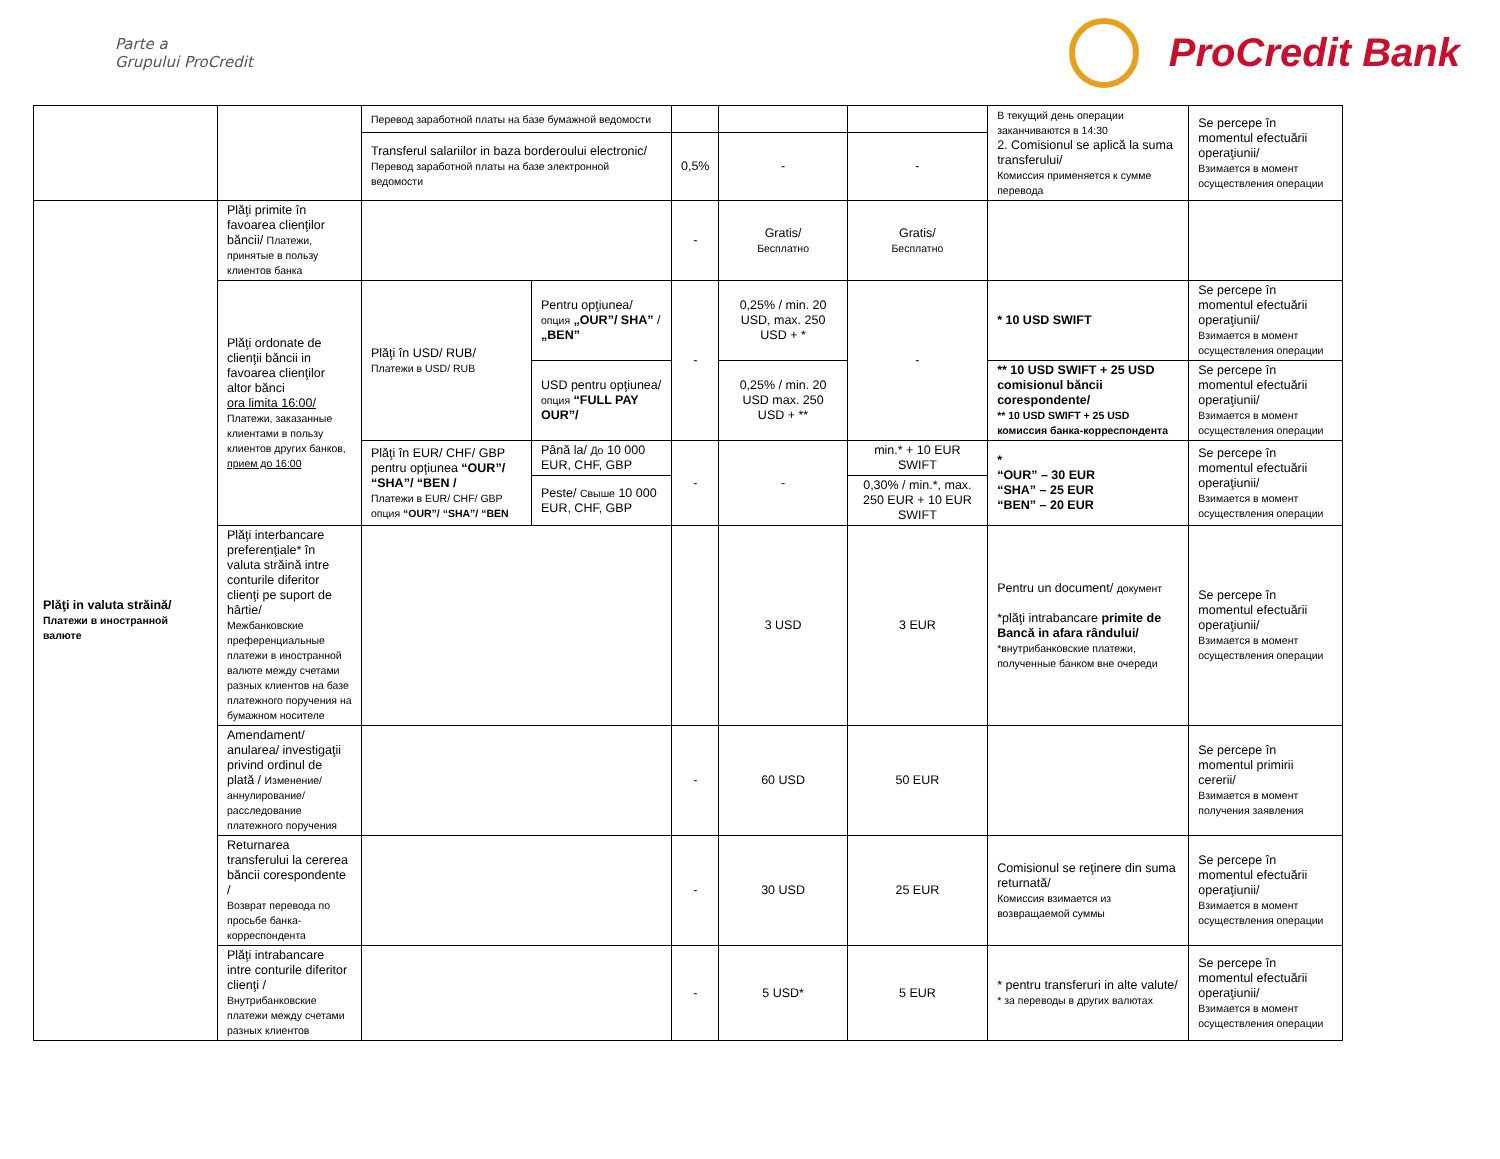Parte a
Grupului ProCredit
ProCredit Bank
| | | Перевод заработной платы на базе бумажной ведомости | | | | | В текущий день операции заканчиваются в 14:30 2. Comisionul se aplică la suma transferului/ Комиссия применяется к сумме перевода | Se percepe în momentul efectuării operaţiunii/ Взимается в момент осуществления операции |
| | | Transferul salariilor in baza borderoului electronic/ Перевод заработной платы на базе электронной ведомости | | 0,5% | - | - | | |
| Plăţi in valuta străină/ Платежи в иностранной валюте | Plăţi primite în favoarea clienţilor băncii/ Платежи, принятые в пользу клиентов банка | | | - | Gratis/ Бесплатно | Gratis/ Бесплатно | | |
| | Plăţi ordonate de clienţii băncii in favoarea clienţilor altor bănci ora limita 16:00/ Платежи, заказанные клиентами в пользу клиентов других банков, прием до 16:00 | Plăţi în USD/ RUB/ Платежи в USD/ RUB | Pentru opţiunea/ опция „OUR”/ SHA” / „BEN” | - | 0,25% / min. 20 USD, max. 250 USD + * | - | * 10 USD SWIFT | Se percepe în momentul efectuării operaţiunii/ Взимается в момент осуществления операции |
| | | | USD pentru opţiunea/ опция “FULL PAY OUR”/ | | 0,25% / min. 20 USD max. 250 USD + ** | | ** 10 USD SWIFT + 25 USD comisionul băncii corespondente/ ** 10 USD SWIFT + 25 USD комиссия банка-корреспондента | Se percepe în momentul efectuării operaţiunii/ Взимается в момент осуществления операции |
| | | Plăţi în EUR/ CHF/ GBP pentru opţiunea “OUR”/ “SHA”/ “BEN / Платежи в EUR/ CHF/ GBP опция “OUR”/ “SHA”/ “BEN | Până la/ До 10 000 EUR, CHF, GBP | - | - | min.* + 10 EUR SWIFT | * “OUR” – 30 EUR “SHA” – 25 EUR “BEN” – 20 EUR | Se percepe în momentul efectuării operaţiunii/ Взимается в момент осуществления операции |
| | | | Peste/ Свыше 10 000 EUR, CHF, GBP | | | 0,30% / min.*, max. 250 EUR + 10 EUR SWIFT | | |
| | Plăţi interbancare preferenţiale* în valuta străină intre conturile diferitor clienţi pe suport de hârtie/ Межбанковские преференциальные платежи в иностранной валюте между счетами разных клиентов на базе платежного поручения на бумажном носителе | | | | 3 USD | 3 EUR | Pentru un document/ документ *plăţi intrabancare primite de Bancă in afara rândului/ *внутрибанковские платежи, полученные банком вне очереди | Se percepe în momentul efectuării operaţiunii/ Взимается в момент осуществления операции |
| | Amendament/ anularea/ investigaţii privind ordinul de plată / Изменение/ аннулирование/ расследование платежного поручения | | | - | 60 USD | 50 EUR | | Se percepe în momentul primirii cererii/ Взимается в момент получения заявления |
| | Returnarea transferului la cererea băncii corespondente / Возврат перевода по просьбе банка-корреспондента | | | - | 30 USD | 25 EUR | Comisionul se reţinere din suma returnată/ Комиссия взимается из возвращаемой суммы | Se percepe în momentul efectuării operaţiunii/ Взимается в момент осуществления операции |
| | Plăţi intrabancare intre conturile diferitor clienţi / Внутрибанковские платежи между счетами разных клиентов | | | - | 5 USD* | 5 EUR | * pentru transferuri in alte valute/ * за переводы в других валютах | Se percepe în momentul efectuării operaţiunii/ Взимается в момент осуществления операции |